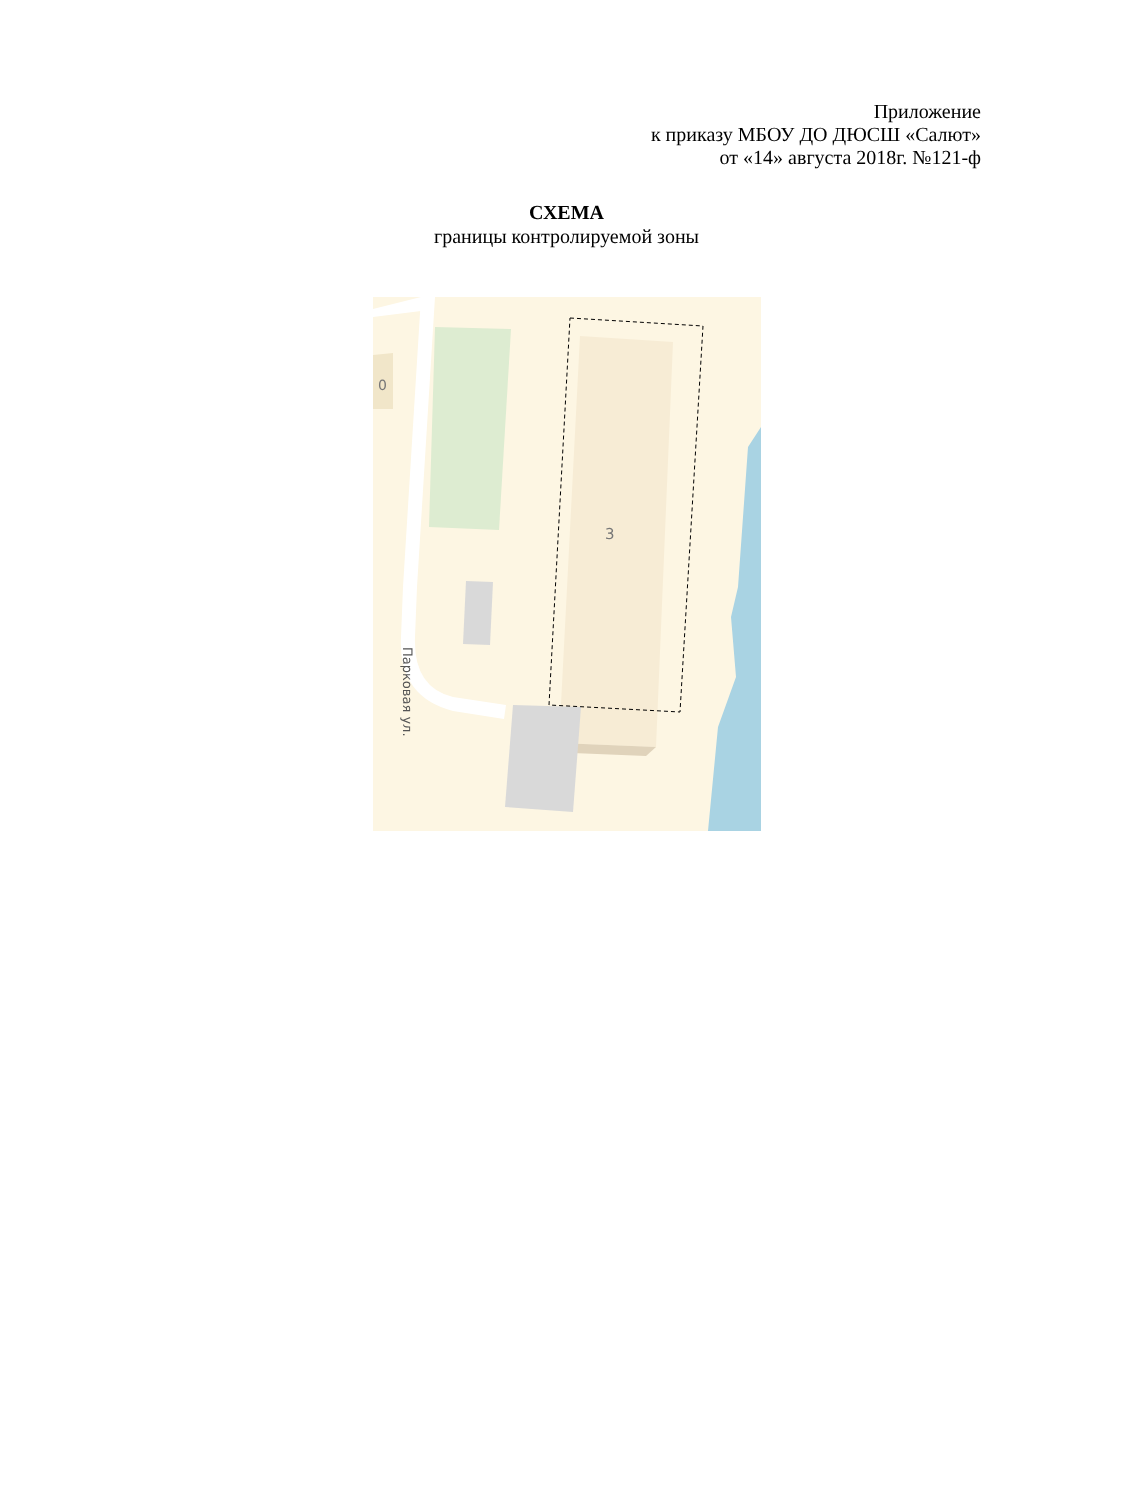Приложение
к приказу МБОУ ДО ДЮСШ «Салют»
от «14» августа 2018г. №121-ф
СХЕМА
границы контролируемой зоны
0
3
Парковая ул.